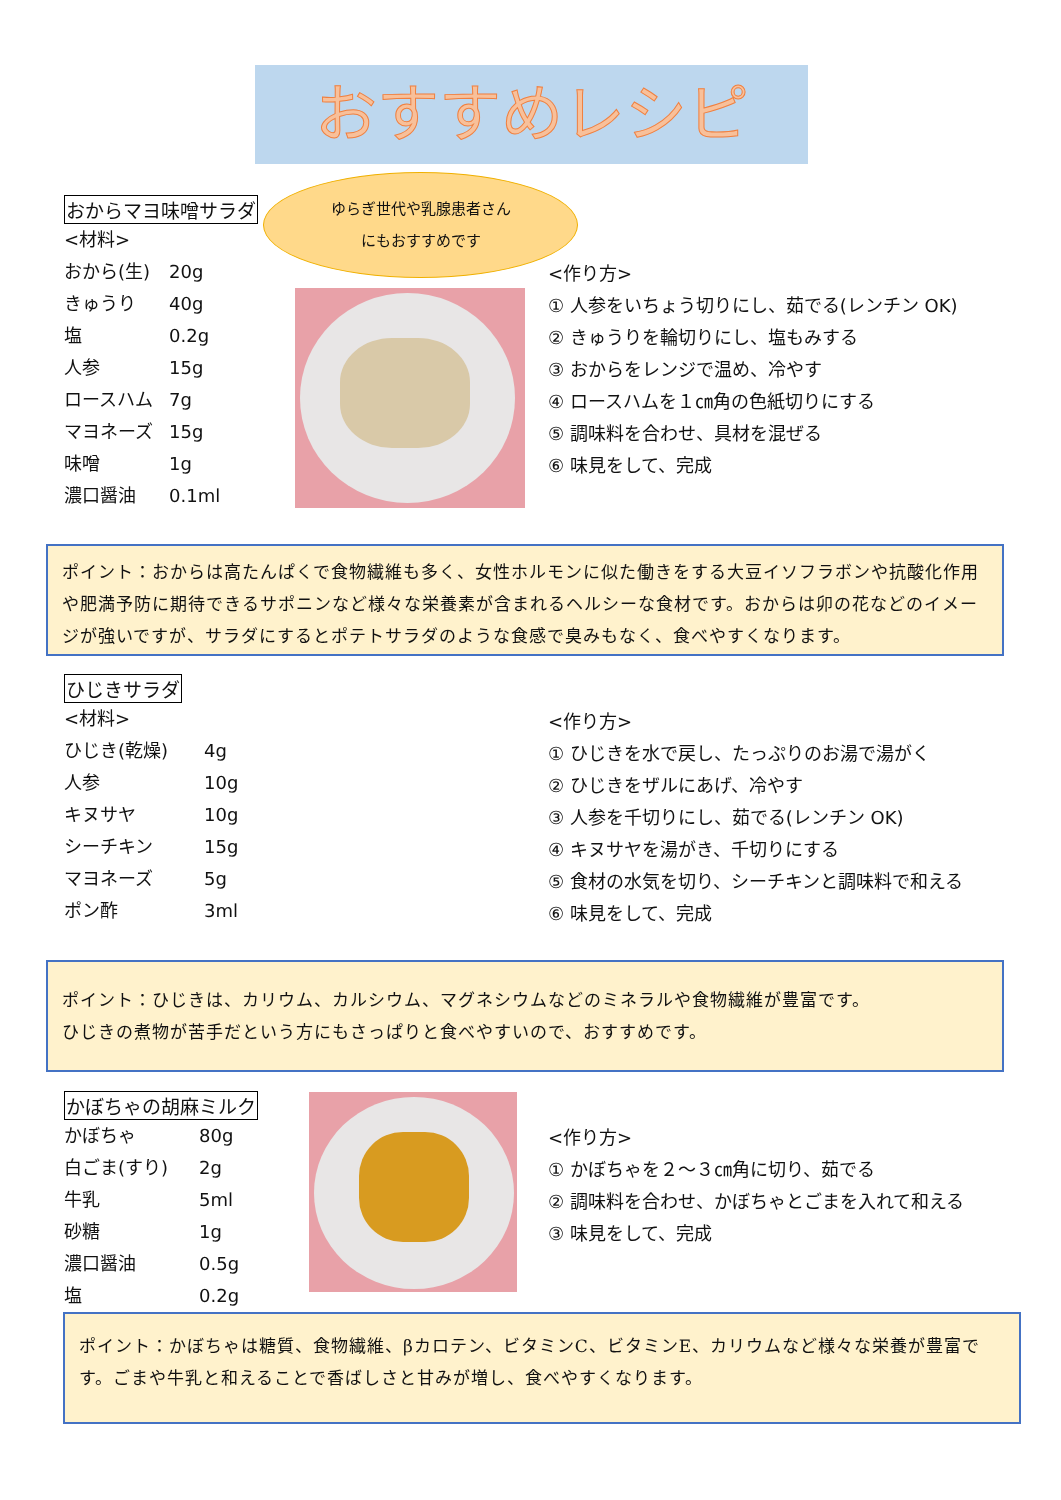おすすめレシピ
ゆらぎ世代や乳腺患者さん
にもおすすめです
おからマヨ味噌サラダ
<材料>
おから(生) 20g
きゅうり 40g
塩 0.2g
人参 15g
ロースハム 7g
マヨネーズ 15g
味噌 1g
濃口醤油 0.1ml
<作り方>
① 人参をいちょう切りにし、茹でる(レンチン OK)
② きゅうりを輪切りにし、塩もみする
③ おからをレンジで温め、冷やす
④ ロースハムを１㎝角の色紙切りにする
⑤ 調味料を合わせ、具材を混ぜる
⑥ 味見をして、完成
ポイント：おからは高たんぱくで食物繊維も多く、女性ホルモンに似た働きをする大豆イソフラボンや抗酸化作用や肥満予防に期待できるサポニンなど様々な栄養素が含まれるヘルシーな食材です。おからは卯の花などのイメージが強いですが、サラダにするとポテトサラダのような食感で臭みもなく、食べやすくなります。
ひじきサラダ
<材料>
ひじき(乾燥) 4g
人参 10g
キヌサヤ 10g
シーチキン 15g
マヨネーズ 5g
ポン酢 3ml
<作り方>
① ひじきを水で戻し、たっぷりのお湯で湯がく
② ひじきをザルにあげ、冷やす
③ 人参を千切りにし、茹でる(レンチン OK)
④ キヌサヤを湯がき、千切りにする
⑤ 食材の水気を切り、シーチキンと調味料で和える
⑥ 味見をして、完成
ポイント：ひじきは、カリウム、カルシウム、マグネシウムなどのミネラルや食物繊維が豊富です。
ひじきの煮物が苦手だという方にもさっぱりと食べやすいので、おすすめです。
かぼちゃの胡麻ミルク
かぼちゃ 80g
白ごま(すり) 2g
牛乳 5ml
砂糖 1g
濃口醤油 0.5g
塩 0.2g
<作り方>
① かぼちゃを２～３㎝角に切り、茹でる
② 調味料を合わせ、かぼちゃとごまを入れて和える
③ 味見をして、完成
ポイント：かぼちゃは糖質、食物繊維、βカロテン、ビタミンC、ビタミンE、カリウムなど様々な栄養が豊富です。ごまや牛乳と和えることで香ばしさと甘みが増し、食べやすくなります。